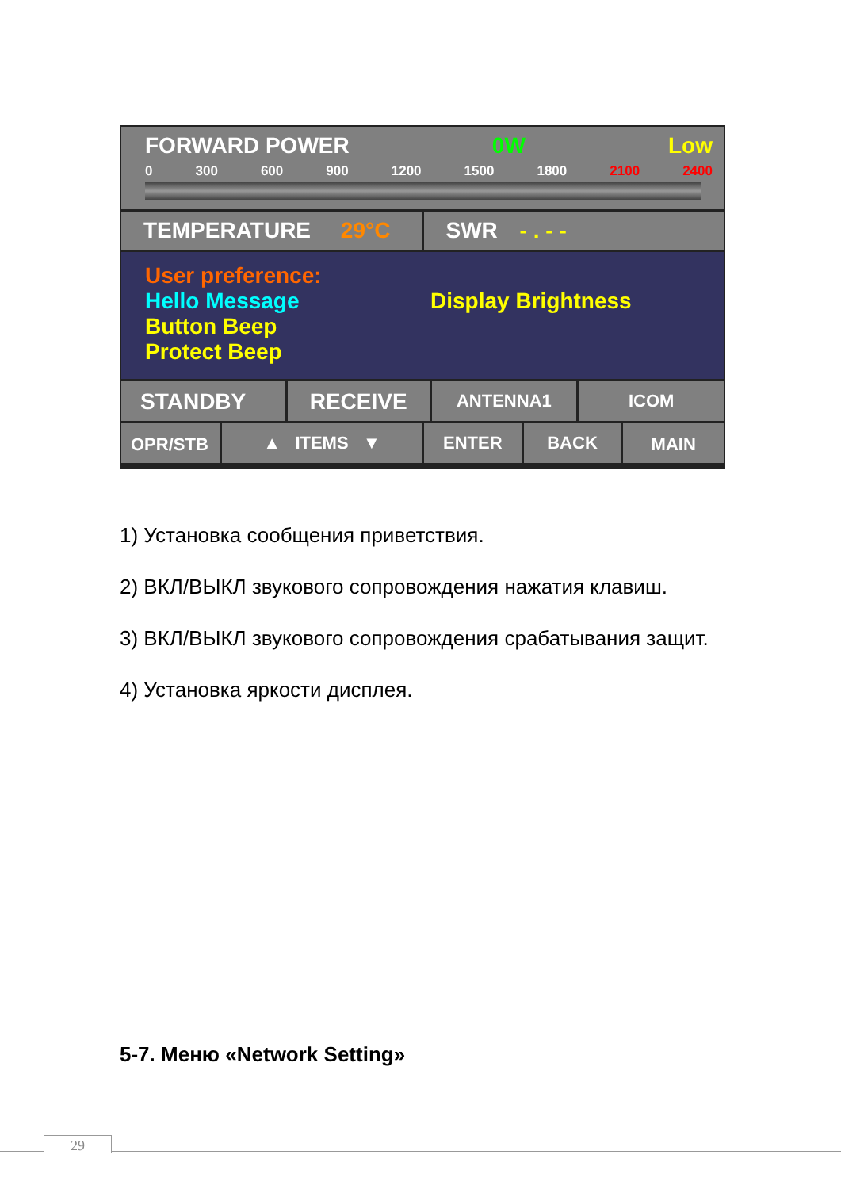FORWARD POWER 0W Low
0 300 600 900 1200 1500 1800 2100 2400
TEMPERATURE 29°C SWR - . - -
User preference:
Hello Message Display Brightness
Button Beep
Protect Beep
STANDBY RECEIVE
ANTENNA1 ICOM
OPR/STB ▲ ITEMS ▼ ENTER BACK MAIN
1) Установка сообщения приветствия.
2) ВКЛ/ВЫКЛ звукового сопровождения нажатия клавиш.
3) ВКЛ/ВЫКЛ звукового сопровождения срабатывания защит.
4) Установка яркости дисплея.
5-7. Меню «Network Setting»
29